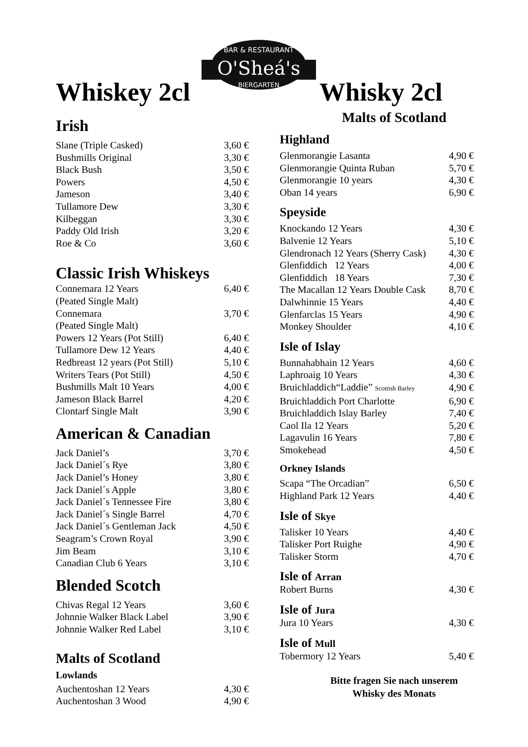O'Sheá's
BAR & RESTAURANT
BIERGARTEN
Whiskey 2cl
Irish
| Slane (Triple Casked) | 3,60 € |
| Bushmills Original | 3,30 € |
| Black Bush | 3,50 € |
| Powers | 4,50 € |
| Jameson | 3,40 € |
| Tullamore Dew | 3,30 € |
| Kilbeggan | 3,30 € |
| Paddy Old Irish | 3,20 € |
| Roe & Co | 3,60 € |
Classic Irish Whiskeys
| Connemara 12 Years | 6,40 € |
| (Peated Single Malt) | |
| Connemara | 3,70 € |
| (Peated Single Malt) | |
| Powers 12 Years (Pot Still) | 6,40 € |
| Tullamore Dew 12 Years | 4,40 € |
| Redbreast 12 years (Pot Still) | 5,10 € |
| Writers Tears (Pot Still) | 4,50 € |
| Bushmills Malt 10 Years | 4,00 € |
| Jameson Black Barrel | 4,20 € |
| Clontarf Single Malt | 3,90 € |
American & Canadian
| Jack Daniel’s | 3,70 € |
| Jack Daniel´s Rye | 3,80 € |
| Jack Daniel’s Honey | 3,80 € |
| Jack Daniel´s Apple | 3,80 € |
| Jack Daniel´s Tennessee Fire | 3,80 € |
| Jack Daniel´s Single Barrel | 4,70 € |
| Jack Daniel´s Gentleman Jack | 4,50 € |
| Seagram’s Crown Royal | 3,90 € |
| Jim Beam | 3,10 € |
| Canadian Club 6 Years | 3,10 € |
Blended Scotch
| Chivas Regal 12 Years | 3,60 € |
| Johnnie Walker Black Label | 3,90 € |
| Johnnie Walker Red Label | 3,10 € |
Malts of Scotland
Lowlands
| Auchentoshan 12 Years | 4,30 € |
| Auchentoshan 3 Wood | 4,90 € |
Whisky 2cl
Malts of Scotland
Highland
| Glenmorangie Lasanta | 4,90 € |
| Glenmorangie Quinta Ruban | 5,70 € |
| Glenmorangie 10 years | 4,30 € |
| Oban 14 years | 6,90 € |
Speyside
| Knockando 12 Years | 4,30 € |
| Balvenie 12 Years | 5,10 € |
| Glendronach 12 Years (Sherry Cask) | 4,30 € |
| Glenfiddich 12 Years | 4,00 € |
| Glenfiddich 18 Years | 7,30 € |
| The Macallan 12 Years Double Cask | 8,70 € |
| Dalwhinnie 15 Years | 4,40 € |
| Glenfarclas 15 Years | 4,90 € |
| Monkey Shoulder | 4,10 € |
Isle of Islay
| Bunnahabhain 12 Years | 4,60 € |
| Laphroaig 10 Years | 4,30 € |
| Bruichladdich“Laddie” Scottish Barley | 4,90 € |
| Bruichladdich Port Charlotte | 6,90 € |
| Bruichladdich Islay Barley | 7,40 € |
| Caol Ila 12 Years | 5,20 € |
| Lagavulin 16 Years | 7,80 € |
| Smokehead | 4,50 € |
Orkney Islands
| Scapa “The Orcadian” | 6,50 € |
| Highland Park 12 Years | 4,40 € |
Isle of Skye
| Talisker 10 Years | 4,40 € |
| Talisker Port Ruighe | 4,90 € |
| Talisker Storm | 4,70 € |
Isle of Arran
| Robert Burns | 4,30 € |
Isle of Jura
| Jura 10 Years | 4,30 € |
Isle of Mull
| Tobermory 12 Years | 5,40 € |
Bitte fragen Sie nach unserem
Whisky des Monats